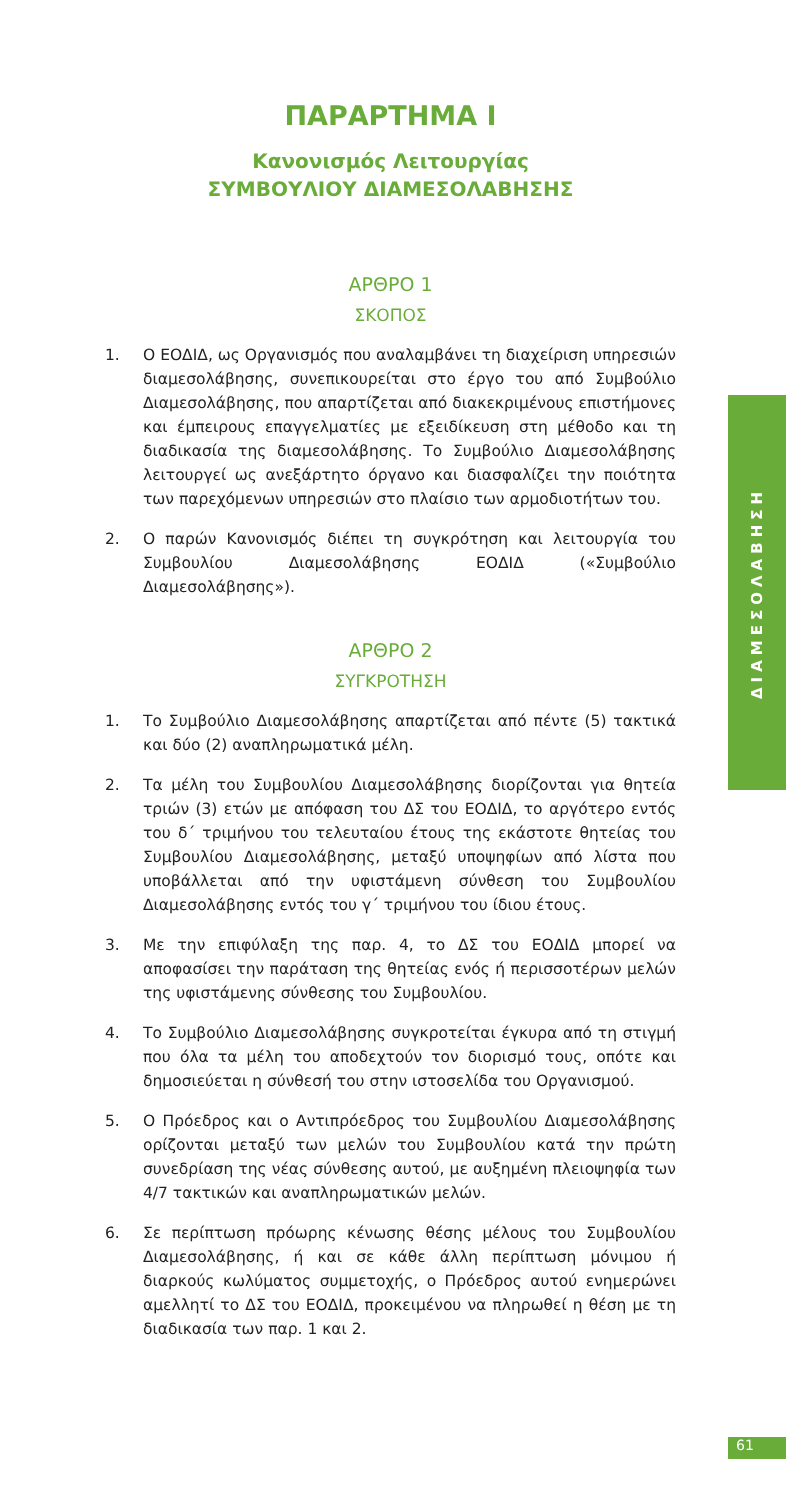ΠΑΡΑΡΤΗΜΑ Ι
Κανονισμός Λειτουργίας
ΣΥΜΒΟΥΛΙΟΥ ΔΙΑΜΕΣΟΛΑΒΗΣΗΣ
ΑΡΘΡΟ 1
ΣΚΟΠΟΣ
1. Ο ΕΟΔΙΔ, ως Οργανισμός που αναλαμβάνει τη διαχείριση υπηρεσιών διαμεσολάβησης, συνεπικουρείται στο έργο του από Συμβούλιο Διαμεσολάβησης, που απαρτίζεται από διακεκριμένους επιστήμονες και έμπειρους επαγγελματίες με εξειδίκευση στη μέθοδο και τη διαδικασία της διαμεσολάβησης. Το Συμβούλιο Διαμεσολάβησης λειτουργεί ως ανεξάρτητο όργανο και διασφαλίζει την ποιότητα των παρεχόμενων υπηρεσιών στο πλαίσιο των αρμοδιοτήτων του.
2. Ο παρών Κανονισμός διέπει τη συγκρότηση και λειτουργία του Συμβουλίου Διαμεσολάβησης ΕΟΔΙΔ («Συμβούλιο Διαμεσολάβησης»).
ΑΡΘΡΟ 2
ΣΥΓΚΡΟΤΗΣΗ
1. Το Συμβούλιο Διαμεσολάβησης απαρτίζεται από πέντε (5) τακτικά και δύο (2) αναπληρωματικά μέλη.
2. Τα μέλη του Συμβουλίου Διαμεσολάβησης διορίζονται για θητεία τριών (3) ετών με απόφαση του ΔΣ του ΕΟΔΙΔ, το αργότερο εντός του δ΄ τριμήνου του τελευταίου έτους της εκάστοτε θητείας του Συμβουλίου Διαμεσολάβησης, μεταξύ υποψηφίων από λίστα που υποβάλλεται από την υφιστάμενη σύνθεση του Συμβουλίου Διαμεσολάβησης εντός του γ΄ τριμήνου του ίδιου έτους.
3. Με την επιφύλαξη της παρ. 4, το ΔΣ του ΕΟΔΙΔ μπορεί να αποφασίσει την παράταση της θητείας ενός ή περισσοτέρων μελών της υφιστάμενης σύνθεσης του Συμβουλίου.
4. Το Συμβούλιο Διαμεσολάβησης συγκροτείται έγκυρα από τη στιγμή που όλα τα μέλη του αποδεχτούν τον διορισμό τους, οπότε και δημοσιεύεται η σύνθεσή του στην ιστοσελίδα του Οργανισμού.
5. Ο Πρόεδρος και ο Αντιπρόεδρος του Συμβουλίου Διαμεσολάβησης ορίζονται μεταξύ των μελών του Συμβουλίου κατά την πρώτη συνεδρίαση της νέας σύνθεσης αυτού, με αυξημένη πλειοψηφία των 4/7 τακτικών και αναπληρωματικών μελών.
6. Σε περίπτωση πρόωρης κένωσης θέσης μέλους του Συμβουλίου Διαμεσολάβησης, ή και σε κάθε άλλη περίπτωση μόνιμου ή διαρκούς κωλύματος συμμετοχής, ο Πρόεδρος αυτού ενημερώνει αμελλητί το ΔΣ του ΕΟΔΙΔ, προκειμένου να πληρωθεί η θέση με τη διαδικασία των παρ. 1 και 2.
ΔΙΑΜΕΣΟΛΑΒΗΣΗ
61